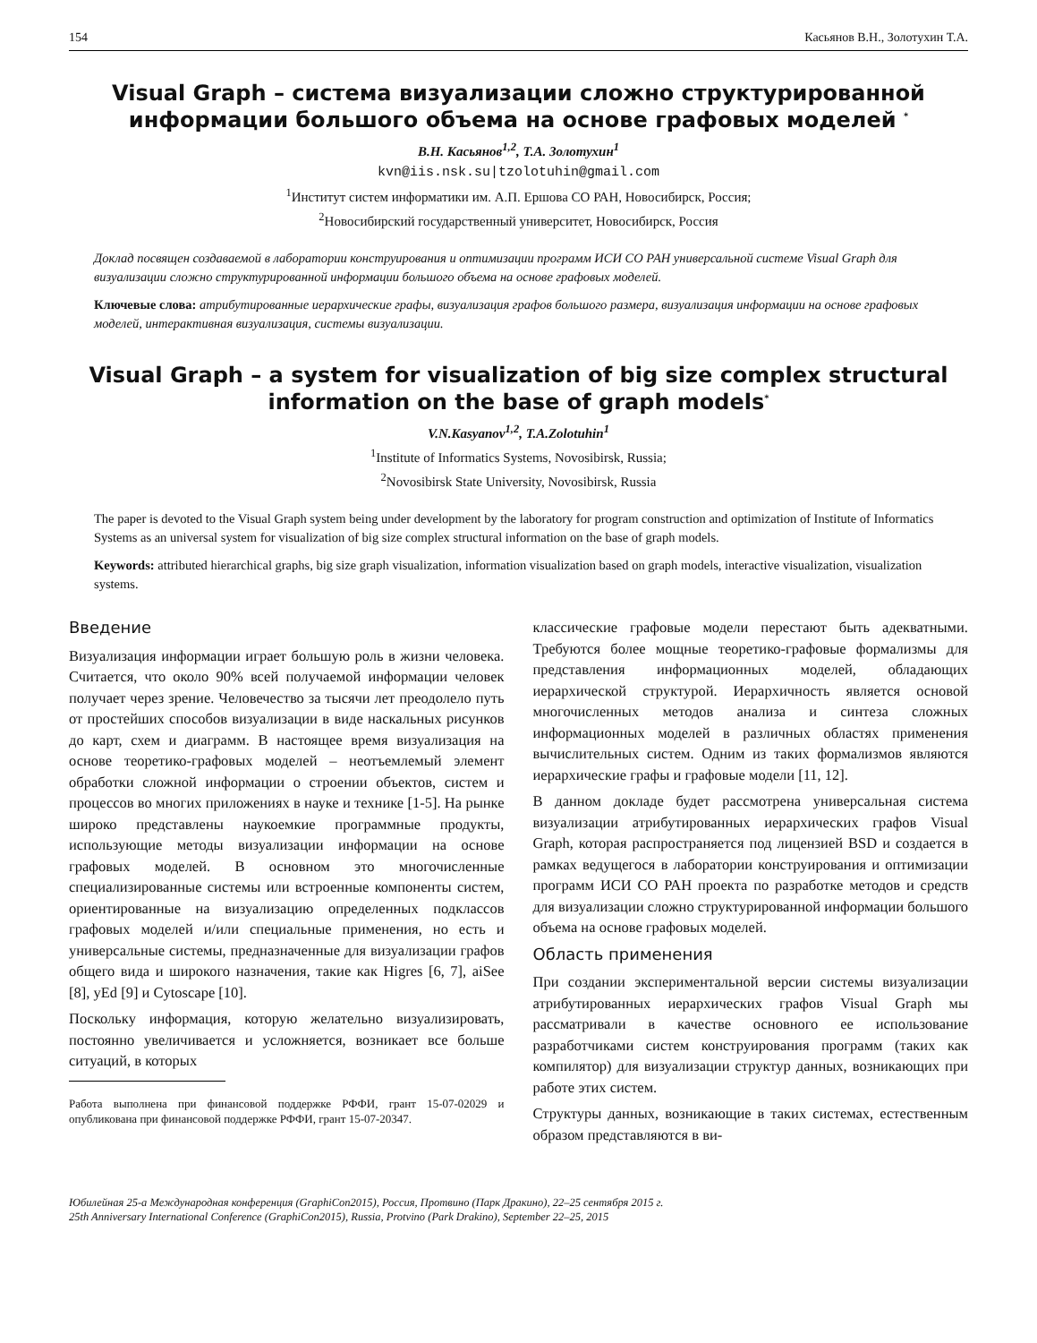154 Касьянов В.Н., Золотухин Т.А.
Visual Graph – система визуализации сложно структурированной информации большого объема на основе графовых моделей <sup>*</sup>
В.Н. Касьянов<sup>1,2</sup>, Т.А. Золотухин<sup>1</sup>
kvn@iis.nsk.su|tzolotuhin@gmail.com
<sup>1</sup> Институт систем информатики им. А.П. Ершова СО РАН, Новосибирск, Россия;
<sup>2</sup> Новосибирский государственный университет, Новосибирск, Россия
Доклад посвящен создаваемой в лаборатории конструирования и оптимизации программ ИСИ СО РАН универсальной системе Visual Graph для визуализации сложно структурированной информации большого объема на основе графовых моделей.
Ключевые слова: атрибутированные иерархические графы, визуализация графов большого размера, визуализация информации на основе графовых моделей, интерактивная визуализация, системы визуализации.
Visual Graph – a system for visualization of big size complex structural information on the base of graph models<sup>*</sup>
V.N.Kasyanov<sup>1,2</sup>, T.A.Zolotuhin<sup>1</sup>
<sup>1</sup> Institute of Informatics Systems, Novosibirsk, Russia;
<sup>2</sup> Novosibirsk State University, Novosibirsk, Russia
The paper is devoted to the Visual Graph system being under development by the laboratory for program construction and optimization of Institute of Informatics Systems as an universal system for visualization of big size complex structural information on the base of graph models.
Keywords: attributed hierarchical graphs, big size graph visualization, information visualization based on graph models, interactive visualization, visualization systems.
Введение
Визуализация информации играет большую роль в жизни человека. Считается, что около 90% всей получаемой информации человек получает через зрение. Человечество за тысячи лет преодолело путь от простейших способов визуализации в виде наскальных рисунков до карт, схем и диаграмм. В настоящее время визуализация на основе теоретико-графовых моделей – неотъемлемый элемент обработки сложной информации о строении объектов, систем и процессов во многих приложениях в науке и технике [1-5]. На рынке широко представлены наукоемкие программные продукты, использующие методы визуализации информации на основе графовых моделей. В основном это многочисленные специализированные системы или встроенные компоненты систем, ориентированные на визуализацию определенных подклассов графовых моделей и/или специальные применения, но есть и универсальные системы, предназначенные для визуализации графов общего вида и широкого назначения, такие как Higres [6, 7], aiSee [8], yEd [9] и Cytoscape [10].
Поскольку информация, которую желательно визуализировать, постоянно увеличивается и усложняется, возникает все больше ситуаций, в которых
Работа выполнена при финансовой поддержке РФФИ, грант 15-07-02029 и опубликована при финансовой поддержке РФФИ, грант 15-07-20347.
классические графовые модели перестают быть адекватными. Требуются более мощные теоретико-графовые формализмы для представления информационных моделей, обладающих иерархической структурой. Иерархичность является основой многочисленных методов анализа и синтеза сложных информационных моделей в различных областях применения вычислительных систем. Одним из таких формализмов являются иерархические графы и графовые модели [11, 12].
В данном докладе будет рассмотрена универсальная система визуализации атрибутированных иерархических графов Visual Graph, которая распространяется под лицензией BSD и создается в рамках ведущегося в лаборатории конструирования и оптимизации программ ИСИ СО РАН проекта по разработке методов и средств для визуализации сложно структурированной информации большого объема на основе графовых моделей.
Область применения
При создании экспериментальной версии системы визуализации атрибутированных иерархических графов Visual Graph мы рассматривали в качестве основного ее использование разработчиками систем конструирования программ (таких как компилятор) для визуализации структур данных, возникающих при работе этих систем.
Структуры данных, возникающие в таких системах, естественным образом представляются в ви-
Юбилейная 25-а Международная конференция (GraphiCon2015), Россия, Протвино (Парк Дракино), 22–25 сентября 2015 г.
25th Anniversary International Conference (GraphiCon2015), Russia, Protvino (Park Drakino), September 22–25, 2015